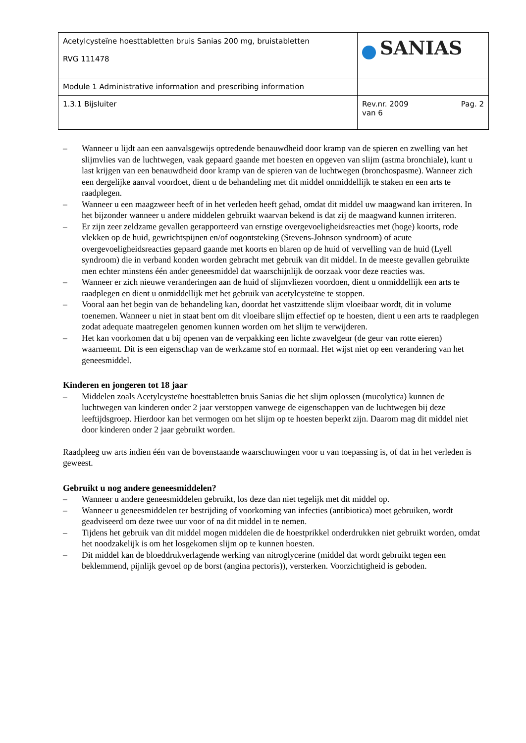| Acetylcysteïne hoesttabletten bruis Sanias 200 mg, bruistabletten RVG 111478 | SANIAS |
| Module 1 Administrative information and prescribing information | |
| 1.3.1 Bijsluiter | Rev.nr. 2009 Pag. 2 van 6 |
– Wanneer u lijdt aan een aanvalsgewijs optredende benauwdheid door kramp van de spieren en zwelling van het slijmvlies van de luchtwegen, vaak gepaard gaande met hoesten en opgeven van slijm (astma bronchiale), kunt u last krijgen van een benauwdheid door kramp van de spieren van de luchtwegen (bronchospasme). Wanneer zich een dergelijke aanval voordoet, dient u de behandeling met dit middel onmiddellijk te staken en een arts te raadplegen.
– Wanneer u een maagzweer heeft of in het verleden heeft gehad, omdat dit middel uw maagwand kan irriteren. In het bijzonder wanneer u andere middelen gebruikt waarvan bekend is dat zij de maagwand kunnen irriteren.
– Er zijn zeer zeldzame gevallen gerapporteerd van ernstige overgevoeligheidsreacties met (hoge) koorts, rode vlekken op de huid, gewrichtspijnen en/of oogontsteking (Stevens-Johnson syndroom) of acute overgevoeligheidsreacties gepaard gaande met koorts en blaren op de huid of vervelling van de huid (Lyell syndroom) die in verband konden worden gebracht met gebruik van dit middel. In de meeste gevallen gebruikte men echter minstens één ander geneesmiddel dat waarschijnlijk de oorzaak voor deze reacties was.
– Wanneer er zich nieuwe veranderingen aan de huid of slijmvliezen voordoen, dient u onmiddellijk een arts te raadplegen en dient u onmiddellijk met het gebruik van acetylcysteïne te stoppen.
– Vooral aan het begin van de behandeling kan, doordat het vastzittende slijm vloeibaar wordt, dit in volume toenemen. Wanneer u niet in staat bent om dit vloeibare slijm effectief op te hoesten, dient u een arts te raadplegen zodat adequate maatregelen genomen kunnen worden om het slijm te verwijderen.
– Het kan voorkomen dat u bij openen van de verpakking een lichte zwavelgeur (de geur van rotte eieren) waarneemt. Dit is een eigenschap van de werkzame stof en normaal. Het wijst niet op een verandering van het geneesmiddel.
Kinderen en jongeren tot 18 jaar
– Middelen zoals Acetylcysteïne hoesttabletten bruis Sanias die het slijm oplossen (mucolytica) kunnen de luchtwegen van kinderen onder 2 jaar verstoppen vanwege de eigenschappen van de luchtwegen bij deze leeftijdsgroep. Hierdoor kan het vermogen om het slijm op te hoesten beperkt zijn. Daarom mag dit middel niet door kinderen onder 2 jaar gebruikt worden.
Raadpleeg uw arts indien één van de bovenstaande waarschuwingen voor u van toepassing is, of dat in het verleden is geweest.
Gebruikt u nog andere geneesmiddelen?
– Wanneer u andere geneesmiddelen gebruikt, los deze dan niet tegelijk met dit middel op.
– Wanneer u geneesmiddelen ter bestrijding of voorkoming van infecties (antibiotica) moet gebruiken, wordt geadviseerd om deze twee uur voor of na dit middel in te nemen.
– Tijdens het gebruik van dit middel mogen middelen die de hoestprikkel onderdrukken niet gebruikt worden, omdat het noodzakelijk is om het losgekomen slijm op te kunnen hoesten.
– Dit middel kan de bloeddrukverlagende werking van nitroglycerine (middel dat wordt gebruikt tegen een beklemmend, pijnlijk gevoel op de borst (angina pectoris)), versterken. Voorzichtigheid is geboden.